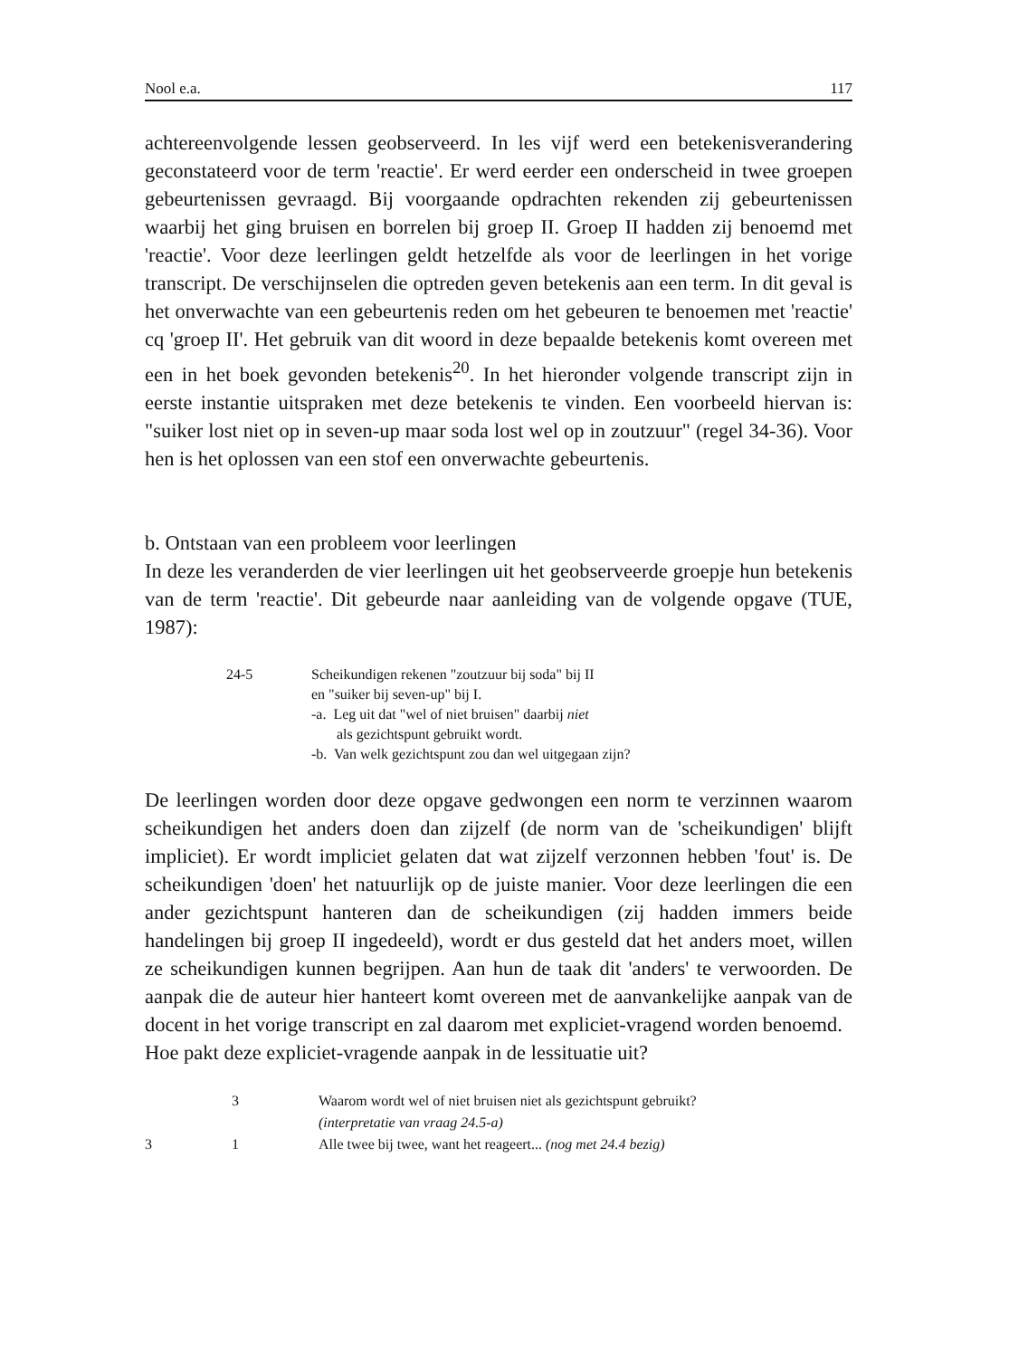Nool e.a. 117
achtereenvolgende lessen geobserveerd. In les vijf werd een betekenisverandering geconstateerd voor de term 'reactie'. Er werd eerder een onderscheid in twee groepen gebeurtenissen gevraagd. Bij voorgaande opdrachten rekenden zij gebeurtenissen waarbij het ging bruisen en borrelen bij groep II. Groep II hadden zij benoemd met 'reactie'. Voor deze leerlingen geldt hetzelfde als voor de leerlingen in het vorige transcript. De verschijnselen die optreden geven betekenis aan een term. In dit geval is het onverwachte van een gebeurtenis reden om het gebeuren te benoemen met 'reactie' cq 'groep II'. Het gebruik van dit woord in deze bepaalde betekenis komt overeen met een in het boek gevonden betekenis<sup>20</sup>. In het hieronder volgende transcript zijn in eerste instantie uitspraken met deze betekenis te vinden. Een voorbeeld hiervan is: "suiker lost niet op in seven-up maar soda lost wel op in zoutzuur" (regel 34-36). Voor hen is het oplossen van een stof een onverwachte gebeurtenis.
b. Ontstaan van een probleem voor leerlingen
In deze les veranderden de vier leerlingen uit het geobserveerde groepje hun betekenis van de term 'reactie'. Dit gebeurde naar aanleiding van de volgende opgave (TUE, 1987):
24-5 Scheikundigen rekenen "zoutzuur bij soda" bij II
en "suiker bij seven-up" bij I.
-a. Leg uit dat "wel of niet bruisen" daarbij niet
als gezichtspunt gebruikt wordt.
-b. Van welk gezichtspunt zou dan wel uitgegaan zijn?
De leerlingen worden door deze opgave gedwongen een norm te verzinnen waarom scheikundigen het anders doen dan zijzelf (de norm van de 'scheikundigen' blijft impliciet). Er wordt impliciet gelaten dat wat zijzelf verzonnen hebben 'fout' is. De scheikundigen 'doen' het natuurlijk op de juiste manier. Voor deze leerlingen die een ander gezichtspunt hanteren dan de scheikundigen (zij hadden immers beide handelingen bij groep II ingedeeld), wordt er dus gesteld dat het anders moet, willen ze scheikundigen kunnen begrijpen. Aan hun de taak dit 'anders' te verwoorden. De aanpak die de auteur hier hanteert komt overeen met de aanvankelijke aanpak van de docent in het vorige transcript en zal daarom met expliciet-vragend worden benoemd.
Hoe pakt deze expliciet-vragende aanpak in de lessituatie uit?
3 Waarom wordt wel of niet bruisen niet als gezichtspunt gebruikt?
(interpretatie van vraag 24.5-a)
3 1 Alle twee bij twee, want het reageert... (nog met 24.4 bezig)